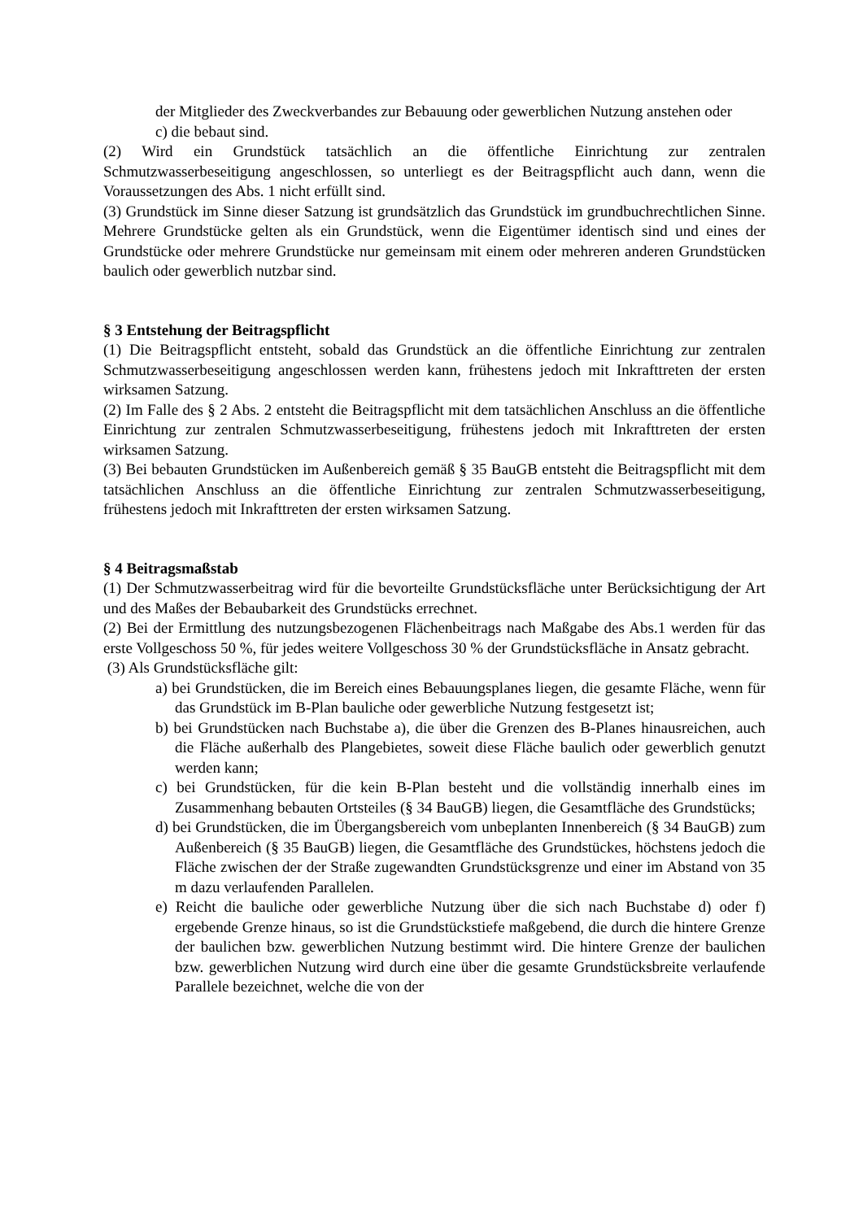der Mitglieder des Zweckverbandes zur Bebauung oder gewerblichen Nutzung anstehen oder
c) die bebaut sind.
(2) Wird ein Grundstück tatsächlich an die öffentliche Einrichtung zur zentralen Schmutzwasserbeseitigung angeschlossen, so unterliegt es der Beitragspflicht auch dann, wenn die Voraussetzungen des Abs. 1 nicht erfüllt sind.
(3) Grundstück im Sinne dieser Satzung ist grundsätzlich das Grundstück im grundbuchrechtlichen Sinne. Mehrere Grundstücke gelten als ein Grundstück, wenn die Eigentümer identisch sind und eines der Grundstücke oder mehrere Grundstücke nur gemeinsam mit einem oder mehreren anderen Grundstücken baulich oder gewerblich nutzbar sind.
§ 3 Entstehung der Beitragspflicht
(1) Die Beitragspflicht entsteht, sobald das Grundstück an die öffentliche Einrichtung zur zentralen Schmutzwasserbeseitigung angeschlossen werden kann, frühestens jedoch mit Inkrafttreten der ersten wirksamen Satzung.
(2) Im Falle des § 2 Abs. 2 entsteht die Beitragspflicht mit dem tatsächlichen Anschluss an die öffentliche Einrichtung zur zentralen Schmutzwasserbeseitigung, frühestens jedoch mit Inkrafttreten der ersten wirksamen Satzung.
(3) Bei bebauten Grundstücken im Außenbereich gemäß § 35 BauGB entsteht die Beitragspflicht mit dem tatsächlichen Anschluss an die öffentliche Einrichtung zur zentralen Schmutzwasserbeseitigung, frühestens jedoch mit Inkrafttreten der ersten wirksamen Satzung.
§ 4 Beitragsmaßstab
(1) Der Schmutzwasserbeitrag wird für die bevorteilte Grundstücksfläche unter Berücksichtigung der Art und des Maßes der Bebaubarkeit des Grundstücks errechnet.
(2) Bei der Ermittlung des nutzungsbezogenen Flächenbeitrags nach Maßgabe des Abs.1 werden für das erste Vollgeschoss 50 %, für jedes weitere Vollgeschoss 30 % der Grundstücksfläche in Ansatz gebracht.
(3) Als Grundstücksfläche gilt:
a) bei Grundstücken, die im Bereich eines Bebauungsplanes liegen, die gesamte Fläche, wenn für das Grundstück im B-Plan bauliche oder gewerbliche Nutzung festgesetzt ist;
b) bei Grundstücken nach Buchstabe a), die über die Grenzen des B-Planes hinausreichen, auch die Fläche außerhalb des Plangebietes, soweit diese Fläche baulich oder gewerblich genutzt werden kann;
c) bei Grundstücken, für die kein B-Plan besteht und die vollständig innerhalb eines im Zusammenhang bebauten Ortsteiles (§ 34 BauGB) liegen, die Gesamtfläche des Grundstücks;
d) bei Grundstücken, die im Übergangsbereich vom unbeplanten Innenbereich (§ 34 BauGB) zum Außenbereich (§ 35 BauGB) liegen, die Gesamtfläche des Grundstückes, höchstens jedoch die Fläche zwischen der der Straße zugewandten Grundstücksgrenze und einer im Abstand von 35 m dazu verlaufenden Parallelen.
e) Reicht die bauliche oder gewerbliche Nutzung über die sich nach Buchstabe d) oder f) ergebende Grenze hinaus, so ist die Grundstückstiefe maßgebend, die durch die hintere Grenze der baulichen bzw. gewerblichen Nutzung bestimmt wird. Die hintere Grenze der baulichen bzw. gewerblichen Nutzung wird durch eine über die gesamte Grundstücksbreite verlaufende Parallele bezeichnet, welche die von der